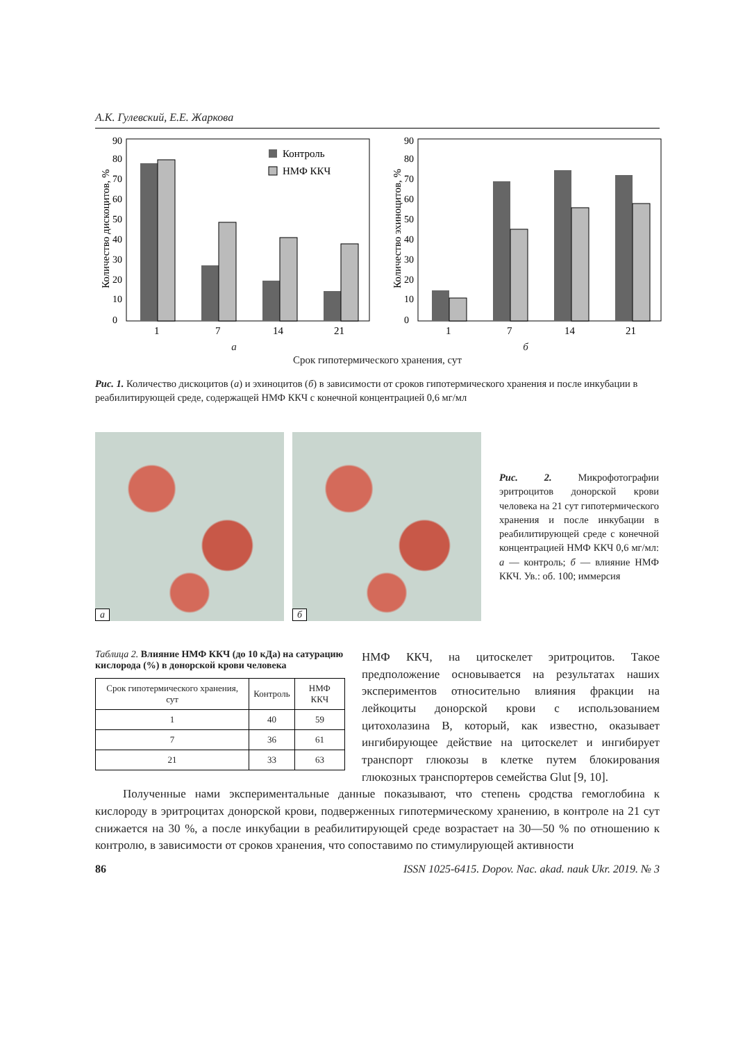А.К. Гулевский, Е.Е. Жаркова
Количество дискоцитов, %
0
10
20
30
40
50
60
70
80
90
Контроль
НМФ ККЧ
1
7
14
21
а
Количество эхиноцитов, %
0
10
20
30
40
50
60
70
80
90
1
7
14
21
б
Срок гипотермического хранения, сут
Рис. 1. Количество дискоцитов (а) и эхиноцитов (б) в зависимости от сроков гипотермического хранения и после инкубации в реабилитирующей среде, содержащей НМФ ККЧ с конечной концентрацией 0,6 мг/мл
а
б
Рис. 2. Микрофотографии эритроцитов донорской крови человека на 21 сут гипотермического хранения и после инкубации в реабилитирующей среде с конечной концентрацией НМФ ККЧ 0,6 мг/мл: а — контроль; б — влияние НМФ ККЧ. Ув.: об. 100; иммерсия
Таблица 2. Влияние НМФ ККЧ (до 10 кДа) на сатурацию кислорода (%) в донорской крови человека
| Срок гипотермического хранения, сут | Контроль | НМФ ККЧ |
| --- | --- | --- |
| 1 | 40 | 59 |
| 7 | 36 | 61 |
| 21 | 33 | 63 |
НМФ ККЧ, на цитоскелет эритроцитов. Такое предположение основывается на результатах наших экспериментов относительно влияния фракции на лейкоциты донорской крови с использованием цитохолазина В, который, как известно, оказывает ингибирующее действие на цитоскелет и ингибирует транспорт глюкозы в клетке путем блокирования глюкозных транспортеров семейства Glut [9, 10].
Полученные нами экспериментальные данные показывают, что степень сродства гемоглобина к кислороду в эритроцитах донорской крови, подверженных гипотермическому хранению, в контроле на 21 сут снижается на 30 %, а после инкубации в реабилитирующей среде возрастает на 30—50 % по отношению к контролю, в зависимости от сроков хранения, что сопоставимо по стимулирующей активности
86 ISSN 1025-6415. Dopov. Nac. akad. nauk Ukr. 2019. № 3